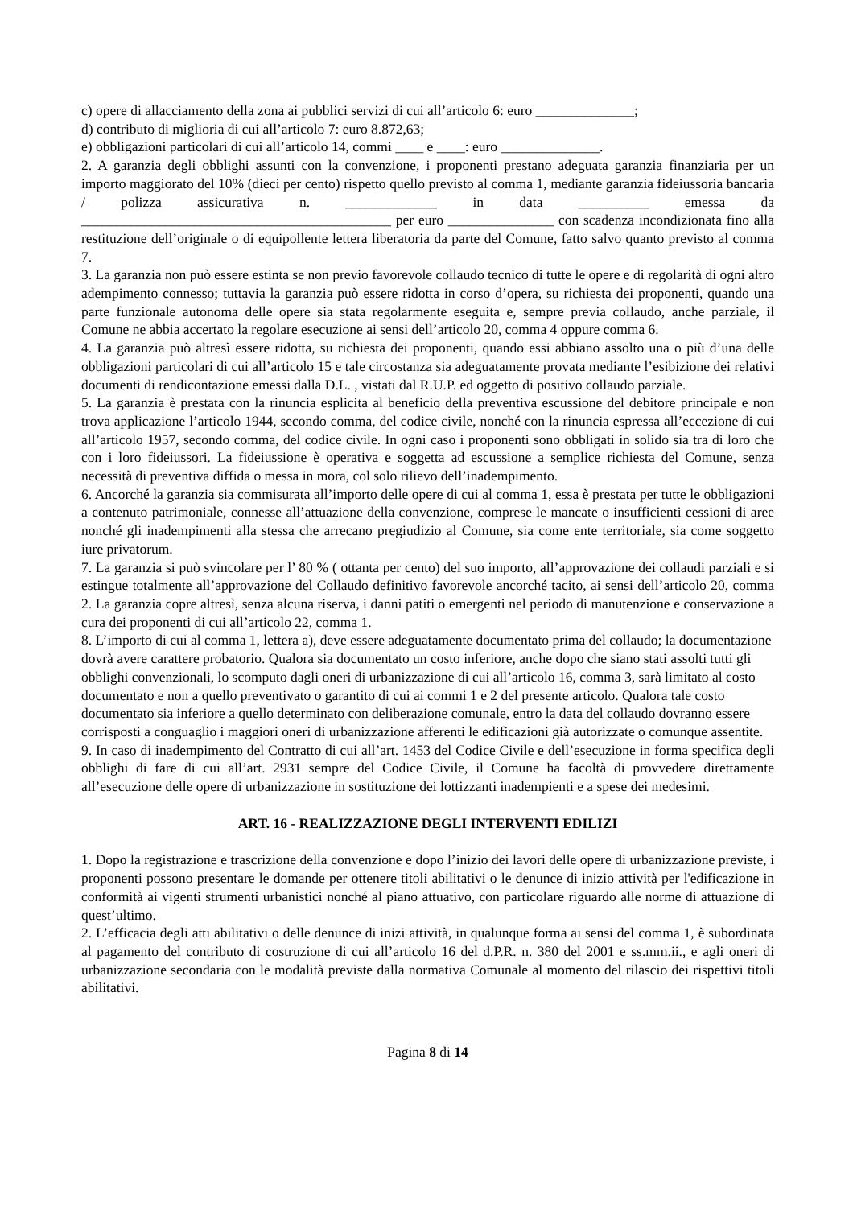c) opere di allacciamento della zona ai pubblici servizi di cui all’articolo 6: euro ______________;
d) contributo di miglioria di cui all’articolo 7: euro 8.872,63;
e) obbligazioni particolari di cui all’articolo 14, commi ____ e ____: euro ______________.
2. A garanzia degli obblighi assunti con la convenzione, i proponenti prestano adeguata garanzia finanziaria per un importo maggiorato del 10% (dieci per cento) rispetto quello previsto al comma 1, mediante garanzia fideiussoria bancaria / polizza assicurativa n. _____________ in data __________ emessa da ____________________________________________ per euro _______________ con scadenza incondizionata fino alla restituzione dell’originale o di equipollente lettera liberatoria da parte del Comune, fatto salvo quanto previsto al comma 7.
3. La garanzia non può essere estinta se non previo favorevole collaudo tecnico di tutte le opere e di regolarità di ogni altro adempimento connesso; tuttavia la garanzia può essere ridotta in corso d’opera, su richiesta dei proponenti, quando una parte funzionale autonoma delle opere sia stata regolarmente eseguita e, sempre previa collaudo, anche parziale, il Comune ne abbia accertato la regolare esecuzione ai sensi dell’articolo 20, comma 4 oppure comma 6.
4. La garanzia può altresì essere ridotta, su richiesta dei proponenti, quando essi abbiano assolto una o più d’una delle obbligazioni particolari di cui all’articolo 15 e tale circostanza sia adeguatamente provata mediante l’esibizione dei relativi documenti di rendicontazione emessi dalla D.L. , vistati dal R.U.P. ed oggetto di positivo collaudo parziale.
5. La garanzia è prestata con la rinuncia esplicita al beneficio della preventiva escussione del debitore principale e non trova applicazione l’articolo 1944, secondo comma, del codice civile, nonché con la rinuncia espressa all’eccezione di cui all’articolo 1957, secondo comma, del codice civile. In ogni caso i proponenti sono obbligati in solido sia tra di loro che con i loro fideiussori. La fideiussione è operativa e soggetta ad escussione a semplice richiesta del Comune, senza necessità di preventiva diffida o messa in mora, col solo rilievo dell’inadempimento.
6. Ancorché la garanzia sia commisurata all’importo delle opere di cui al comma 1, essa è prestata per tutte le obbligazioni a contenuto patrimoniale, connesse all’attuazione della convenzione, comprese le mancate o insufficienti cessioni di aree nonché gli inadempimenti alla stessa che arrecano pregiudizio al Comune, sia come ente territoriale, sia come soggetto iure privatorum.
7. La garanzia si può svincolare per l’ 80 % ( ottanta per cento) del suo importo, all’approvazione dei collaudi parziali e si estingue totalmente all’approvazione del Collaudo definitivo favorevole ancorché tacito, ai sensi dell’articolo 20, comma 2. La garanzia copre altresì, senza alcuna riserva, i danni patiti o emergenti nel periodo di manutenzione e conservazione a cura dei proponenti di cui all’articolo 22, comma 1.
8. L’importo di cui al comma 1, lettera a), deve essere adeguatamente documentato prima del collaudo; la documentazione dovrà avere carattere probatorio. Qualora sia documentato un costo inferiore, anche dopo che siano stati assolti tutti gli obblighi convenzionali, lo scomputo dagli oneri di urbanizzazione di cui all’articolo 16, comma 3, sarà limitato al costo documentato e non a quello preventivato o garantito di cui ai commi 1 e 2 del presente articolo. Qualora tale costo documentato sia inferiore a quello determinato con deliberazione comunale, entro la data del collaudo dovranno essere corrisposti a conguaglio i maggiori oneri di urbanizzazione afferenti le edificazioni già autorizzate o comunque assentite.
9. In caso di inadempimento del Contratto di cui all’art. 1453 del Codice Civile e dell’esecuzione in forma specifica degli obblighi di fare di cui all’art. 2931 sempre del Codice Civile, il Comune ha facoltà di provvedere direttamente all’esecuzione delle opere di urbanizzazione in sostituzione dei lottizzanti inadempienti e a spese dei medesimi.
ART. 16 - REALIZZAZIONE DEGLI INTERVENTI EDILIZI
1. Dopo la registrazione e trascrizione della convenzione e dopo l’inizio dei lavori delle opere di urbanizzazione previste, i proponenti possono presentare le domande per ottenere titoli abilitativi o le denunce di inizio attività per l'edificazione in conformità ai vigenti strumenti urbanistici nonché al piano attuativo, con particolare riguardo alle norme di attuazione di quest’ultimo.
2. L’efficacia degli atti abilitativi o delle denunce di inizi attività, in qualunque forma ai sensi del comma 1, è subordinata al pagamento del contributo di costruzione di cui all’articolo 16 del d.P.R. n. 380 del 2001 e ss.mm.ii., e agli oneri di urbanizzazione secondaria con le modalità previste dalla normativa Comunale al momento del rilascio dei rispettivi titoli abilitativi.
Pagina 8 di 14